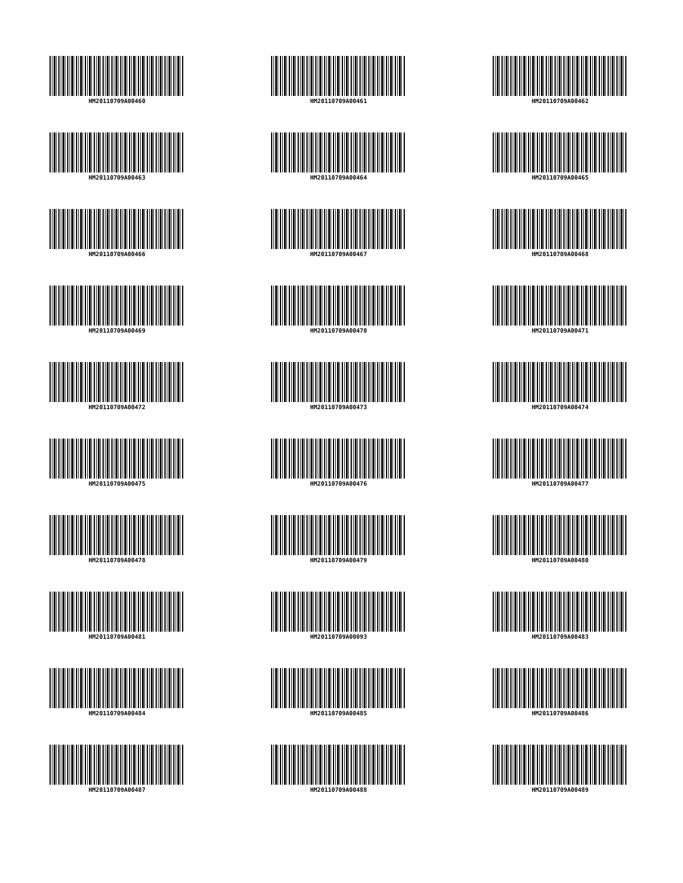HM20110709A00460
HM20110709A00461
HM20110709A00462
HM20110709A00463
HM20110709A00464
HM20110709A00465
HM20110709A00466
HM20110709A00467
HM20110709A00468
HM20110709A00469
HM20110709A00470
HM20110709A00471
HM20110709A00472
HM20110709A00473
HM20110709A00474
HM20110709A00475
HM20110709A00476
HM20110709A00477
HM20110709A00478
HM20110709A00479
HM20110709A00480
HM20110709A00481
HM20110709A00093
HM20110709A00483
HM20110709A00484
HM20110709A00485
HM20110709A00486
HM20110709A00487
HM20110709A00488
HM20110709A00489